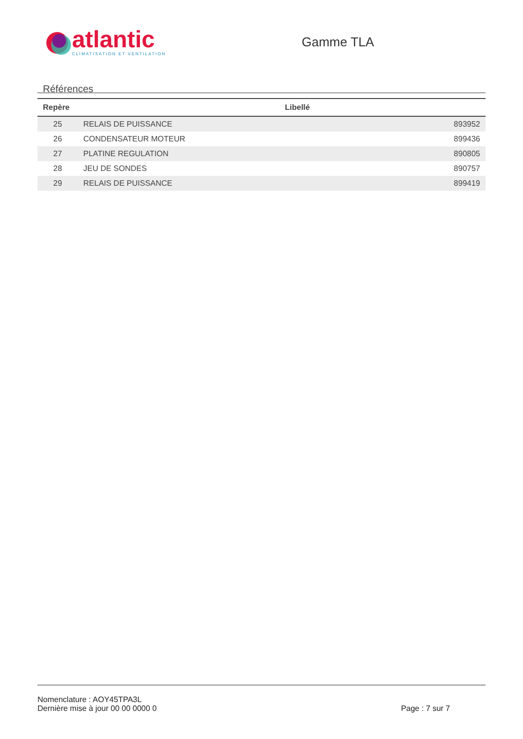atlantic
CLIMATISATION ET VENTILATION
Gamme TLA
Références
| Repère | Libellé | |
| --- | --- | --- |
| 25 | RELAIS DE PUISSANCE | 893952 |
| 26 | CONDENSATEUR MOTEUR | 899436 |
| 27 | PLATINE REGULATION | 890805 |
| 28 | JEU DE SONDES | 890757 |
| 29 | RELAIS DE PUISSANCE | 899419 |
Nomenclature : AOY45TPA3L
Dernière mise à jour 00 00 0000 0 Page : 7 sur 7